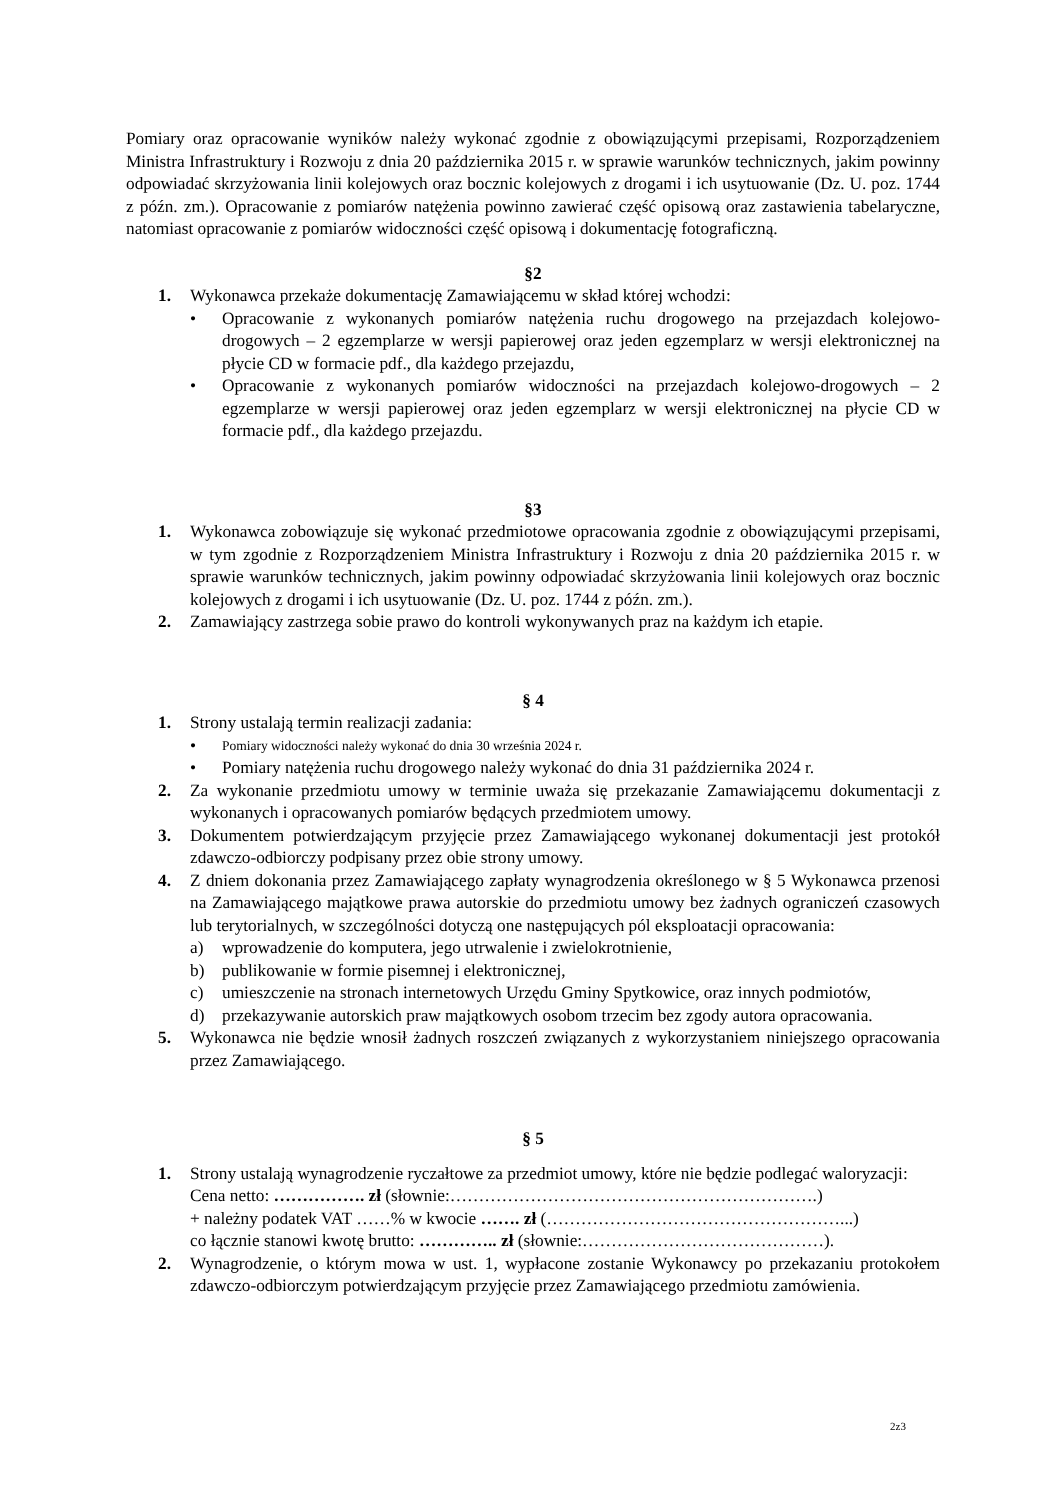Pomiary oraz opracowanie wyników należy wykonać zgodnie z obowiązującymi przepisami, Rozporządzeniem Ministra Infrastruktury i Rozwoju z dnia 20 października 2015 r. w sprawie warunków technicznych, jakim powinny odpowiadać skrzyżowania linii kolejowych oraz bocznic kolejowych z drogami i ich usytuowanie (Dz. U. poz. 1744 z późn. zm.). Opracowanie z pomiarów natężenia powinno zawierać część opisową oraz zastawienia tabelaryczne, natomiast opracowanie z pomiarów widoczności część opisową i dokumentację fotograficzną.
§2
1. Wykonawca przekaże dokumentację Zamawiającemu w skład której wchodzi:
• Opracowanie z wykonanych pomiarów natężenia ruchu drogowego na przejazdach kolejowo-drogowych – 2 egzemplarze w wersji papierowej oraz jeden egzemplarz w wersji elektronicznej na płycie CD w formacie pdf., dla każdego przejazdu,
• Opracowanie z wykonanych pomiarów widoczności na przejazdach kolejowo-drogowych – 2 egzemplarze w wersji papierowej oraz jeden egzemplarz w wersji elektronicznej na płycie CD w formacie pdf., dla każdego przejazdu.
§3
1. Wykonawca zobowiązuje się wykonać przedmiotowe opracowania zgodnie z obowiązującymi przepisami, w tym zgodnie z Rozporządzeniem Ministra Infrastruktury i Rozwoju z dnia 20 października 2015 r. w sprawie warunków technicznych, jakim powinny odpowiadać skrzyżowania linii kolejowych oraz bocznic kolejowych z drogami i ich usytuowanie (Dz. U. poz. 1744 z późn. zm.).
2. Zamawiający zastrzega sobie prawo do kontroli wykonywanych praz na każdym ich etapie.
§ 4
1. Strony ustalają termin realizacji zadania:
• Pomiary widoczności należy wykonać do dnia 30 września 2024 r.
• Pomiary natężenia ruchu drogowego należy wykonać do dnia 31 października 2024 r.
2. Za wykonanie przedmiotu umowy w terminie uważa się przekazanie Zamawiającemu dokumentacji z wykonanych i opracowanych pomiarów będących przedmiotem umowy.
3. Dokumentem potwierdzającym przyjęcie przez Zamawiającego wykonanej dokumentacji jest protokół zdawczo-odbiorczy podpisany przez obie strony umowy.
4. Z dniem dokonania przez Zamawiającego zapłaty wynagrodzenia określonego w § 5 Wykonawca przenosi na Zamawiającego majątkowe prawa autorskie do przedmiotu umowy bez żadnych ograniczeń czasowych lub terytorialnych, w szczególności dotyczą one następujących pól eksploatacji opracowania:
a) wprowadzenie do komputera, jego utrwalenie i zwielokrotnienie,
b) publikowanie w formie pisemnej i elektronicznej,
c) umieszczenie na stronach internetowych Urzędu Gminy Spytkowice, oraz innych podmiotów,
d) przekazywanie autorskich praw majątkowych osobom trzecim bez zgody autora opracowania.
5. Wykonawca nie będzie wnosił żadnych roszczeń związanych z wykorzystaniem niniejszego opracowania przez Zamawiającego.
§ 5
1. Strony ustalają wynagrodzenie ryczałtowe za przedmiot umowy, które nie będzie podlegać waloryzacji:
Cena netto: ……………. zł (słownie:……………………………………………………….)
+ należny podatek VAT ……% w kwocie ……. zł (……………………………………………...)
co łącznie stanowi kwotę brutto: ………….. zł (słownie:……………………………………).
2. Wynagrodzenie, o którym mowa w ust. 1, wypłacone zostanie Wykonawcy po przekazaniu protokołem zdawczo-odbiorczym potwierdzającym przyjęcie przez Zamawiającego przedmiotu zamówienia.
2z3